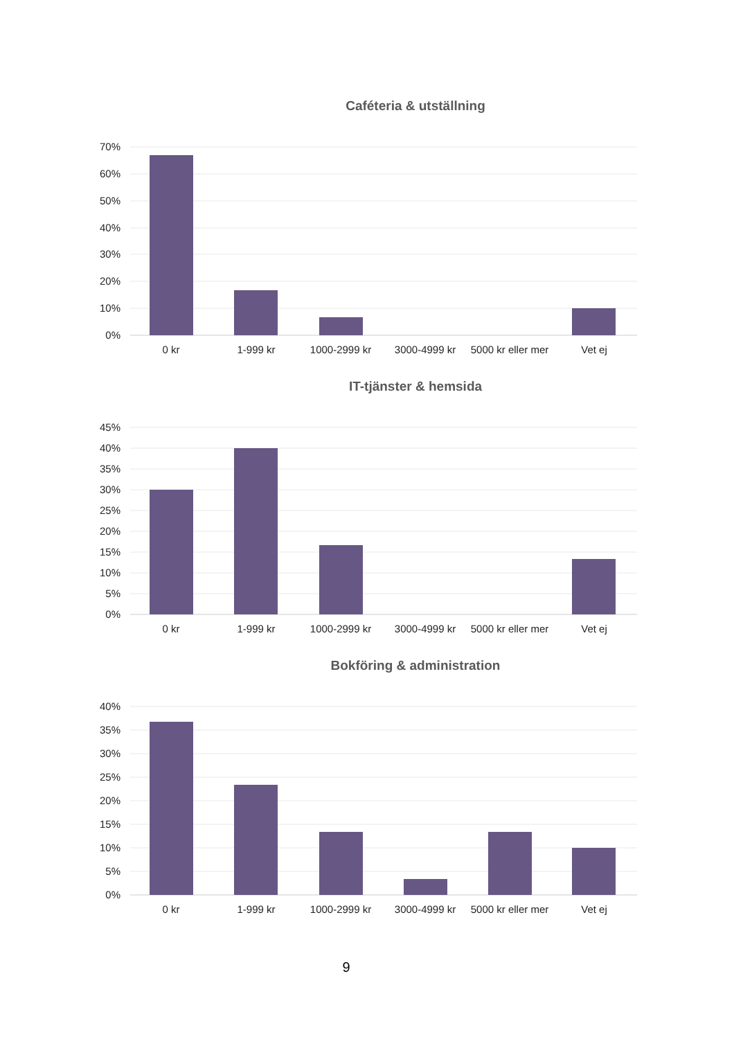Caféteria & utställning
70%
60%
50%
40%
30%
20%
10%
0%
0 kr
1-999 kr
1000-2999 kr
3000-4999 kr
5000 kr eller mer
Vet ej
IT-tjänster & hemsida
45%
40%
35%
30%
25%
20%
15%
10%
5%
0%
0 kr
1-999 kr
1000-2999 kr
3000-4999 kr
5000 kr eller mer
Vet ej
Bokföring & administration
40%
35%
30%
25%
20%
15%
10%
5%
0%
0 kr
1-999 kr
1000-2999 kr
3000-4999 kr
5000 kr eller mer
Vet ej
9